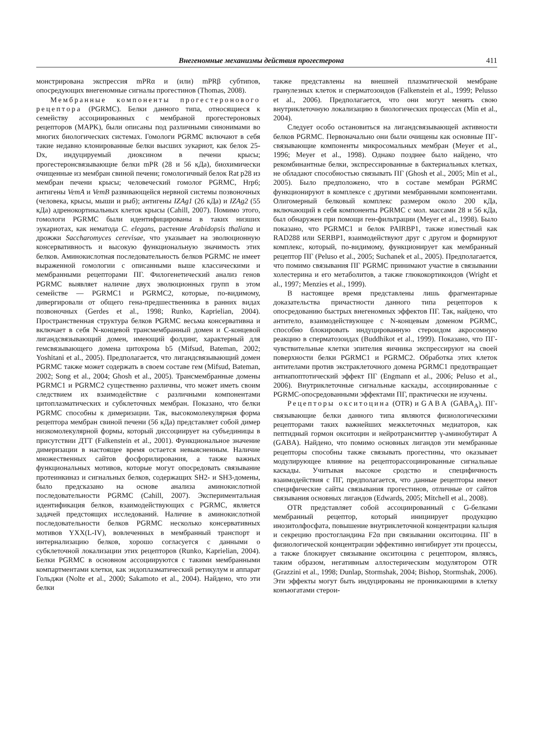Внегеномные механизмы действия прогестерона 411
монстрирована экспрессия mPRα и (или) mPRβ субтипов, опосредующих внегеномные сигналы прогестинов (Thomas, 2008).
Мембранные компоненты прогестеронового рецептора (PGRMC). Белки данного типа, относящиеся к семейству ассоциированных с мембраной прогестероновых рецепторов (MAPK), были описаны под различными синонимами во многих биологических системах. Гомологи PGRMC включают в себя такие недавно клонированные белки высших эукариот, как белок 25-Dx, индуцируемый диоксином в печени крысы; прогестеронсвязывающие белки mPR (28 и 56 кДа), биохимически очищенные из мембран свиной печени; гомологичный белок Rat p28 из мембран печени крысы; человеческий гомолог PGRMC, Hrp6; антигены VemA и VemB развивающейся нервной системы позвоночных (человека, крысы, мыши и рыб); антигены IZAg1 (26 кДа) и IZAg2 (55 кДа) адренокортикальных клеток крысы (Cahill, 2007). Помимо этого, гомологи PGRMC были идентифицированы в таких низших эукариотах, как нематода C. elegans, растение Arabidopsis thaliana и дрожжи Saccharomyces cerevisae, что указывает на эволюционную консервативность и высокую функциональную значимость этих белков. Аминокислотная последовательность белков PGRMC не имеет выраженной гомологии с описанными выше классическими и мембранными рецепторами ПГ. Филогенетический анализ генов PGRMC выявляет наличие двух эволюционных групп в этом семействе — PGRMC1 и PGRMC2, которые, по-видимому, дивергировали от общего гена-предшественника в ранних видах позвоночных (Gerdes et al., 1998; Runko, Kaprielian, 2004). Пространственная структура белков PGRMC весьма консервативна и включает в себя N-концевой трансмембранный домен и С-концевой лигандсвязывающий домен, имеющий фолдинг, характерный для гемсвязывающего домена цитохрома b5 (Mifsud, Bateman, 2002; Yoshitani et al., 2005). Предполагается, что лигандсвязывающий домен PGRMC также может содержать в своем составе гем (Mifsud, Bateman, 2002; Song et al., 2004; Ghosh et al., 2005). Трансмембранные домены PGRMC1 и PGRMC2 существенно различны, что может иметь своим следствием их взаимодействие с различными компонентами цитоплазматических и субклеточных мембран. Показано, что белки PGRMC способны к димеризации. Так, высокомолекулярная форма рецептора мембран свиной печени (56 кДа) представляет собой димер низкомолекулярной формы, который диссоциирует на субъединицы в присутствии ДТТ (Falkenstein et al., 2001). Функциональное значение димеризации в настоящее время остается невыясненным. Наличие множественных сайтов фосфорилирования, а также важных функциональных мотивов, которые могут опосредовать связывание протеинкиназ и сигнальных белков, содержащих SH2- и SH3-домены, было предсказано на основе анализа аминокислотной последовательности PGRMC (Cahill, 2007). Экспериментальная идентификация белков, взаимодействующих с PGRMC, является задачей предстоящих исследований. Наличие в аминокислотной последовательности белков PGRMC несколько консервативных мотивов YXX(L-IV), вовлеченных в мембранный транспорт и интернализацию белков, хорошо согласуется с данными о субклеточной локализации этих рецепторов (Runko, Kaprielian, 2004). Белки PGRMC в основном ассоциируются с такими мембранными компартментами клетки, как эндоплазматический ретикулум и аппарат Гольджи (Nolte et al., 2000; Sakamoto et al., 2004). Найдено, что эти белки
также представлены на внешней плазматической мембране гранулезных клеток и сперматозоидов (Falkenstein et al., 1999; Pelusso et al., 2006). Предполагается, что они могут менять свою внутриклеточную локализацию в биологических процессах (Min et al., 2004).
Следует особо остановиться на лигандсвязывающей активности белков PGRMC. Первоначально они были очищены как основные ПГ-связывающие компоненты микросомальных мембран (Meyer et al., 1996; Meyer et al., 1998). Однако позднее было найдено, что рекомбинантные белки, экспрессированные в бактериальных клетках, не обладают способностью связывать ПГ (Ghosh et al., 2005; Min et al., 2005). Было предположено, что в составе мембран PGRMC функционируют в комплексе с другими мембранными компонентами. Олигомерный белковый комплекс размером около 200 кДа, включающий в себя компоненты PGRMC с мол. массами 28 и 56 кДа, был обнаружен при помощи ген-фильтрации (Meyer et al., 1998). Было показано, что PGRMC1 и белок PAIRBP1, также известный как RAD288 или SERBP1, взаимодействуют друг с другом и формируют комплекс, который, по-видимому, функционирует как мембранный рецептор ПГ (Peluso et al., 2005; Suchanek et al., 2005). Предполагается, что помимо связывания ПГ PGRMC принимают участие в связывании холестерина и его метаболитов, а также глюкокортикоидов (Wright et al., 1997; Menzies et al., 1999).
В настоящее время представлены лишь фрагментарные доказательства причастности данного типа рецепторов к опосредованию быстрых внегеномных эффектов ПГ. Так, найдено, что антитело, взаимодействующее с N-концевым доменом PGRMC, способно блокировать индуцированную стероидом акросомную реакцию в сперматозоидах (Buddhikot et al., 1999). Показано, что ПГ-чувствительные клетки эпителия яичника экспрессируют на своей поверхности белки PGRMC1 и PGRMC2. Обработка этих клеток антителами против экстраклеточного домена PGRMC1 предотвращает антиапоптотический эффект ПГ (Engmann et al., 2006; Peluso et al., 2006). Внутриклеточные сигнальные каскады, ассоциированные с PGRMC-опосредованными эффектами ПГ, практически не изучены.
Рецепторы окситоцина (OTR) и GABA (GABA<sub>A</sub>). ПГ-связывающие белки данного типа являются физиологическими рецепторами таких важнейших межклеточных медиаторов, как пептидный гормон окситоцин и нейротрансмиттер γ-аминобутират А (GABA). Найдено, что помимо основных лигандов эти мембранные рецепторы способны также связывать прогестины, что оказывает модулирующее влияние на рецепторассоциированные сигнальные каскады. Учитывая высокое сродство и специфичность взаимодействия с ПГ, предполагается, что данные рецепторы имеют специфические сайты связывания прогестинов, отличные от сайтов связывания основных лигандов (Edwards, 2005; Mitchell et al., 2008).
OTR представляет собой ассоциированный с G-белками мембранный рецептор, который инициирует продукцию инозитолфосфата, повышение внутриклеточной концентрации кальция и секрецию простогландина F2α при связывании окситоцина. ПГ в физиологической концентрации эффективно ингибирует эти процессы, а также блокирует связывание окситоцина с рецептором, являясь, таким образом, негативным аллостерическим модулятором OTR (Grazzini et al., 1998; Dunlap, Stormshak, 2004; Bishop, Stormshak, 2006). Эти эффекты могут быть индуцированы не проникающими в клетку конъюгатами стерои-